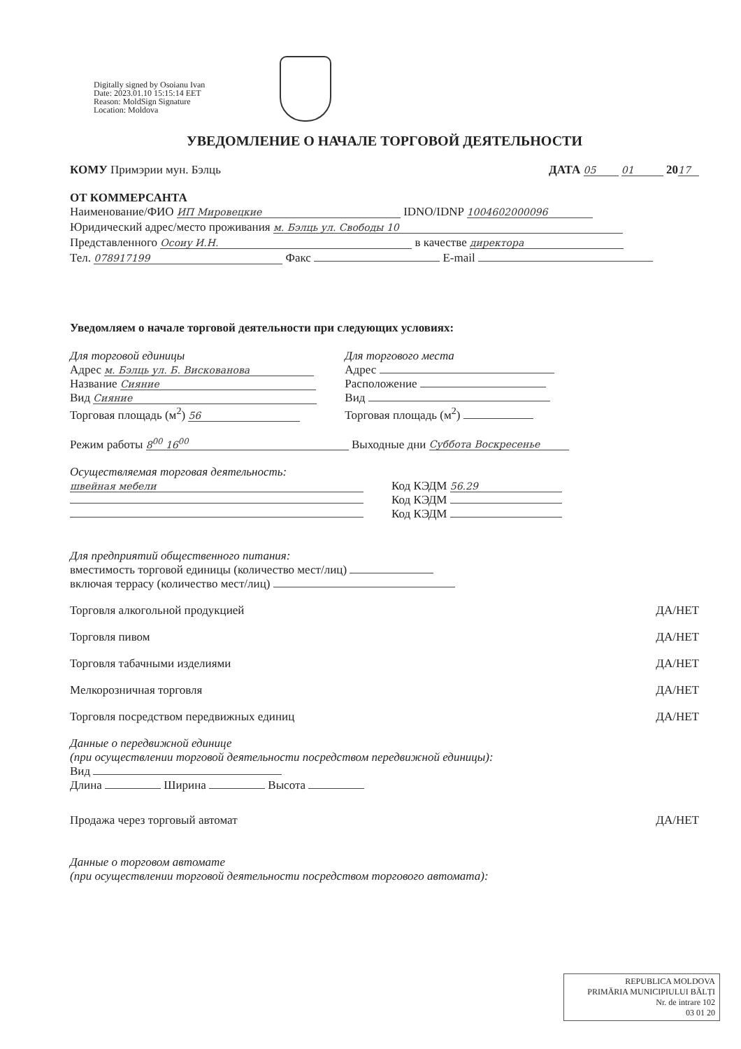Digitally signed by Osoianu Ivan
Date: 2023.01.10 15:15:14 EET
Reason: MoldSign Signature
Location: Moldova
УВЕДОМЛЕНИЕ О НАЧАЛЕ ТОРГОВОЙ ДЕЯТЕЛЬНОСТИ
КОМУ Примэрии мун. Бэлць ДАТА 05 01 20 17
ОТ КОММЕРСАНТА
Наименование/ФИО ИП Мировецкие IDNO/IDNP 1004602000096
Юридический адрес/место проживания м. Бэлць ул. Свободы 10
Представленного Осоиу И.Н. в качестве директора
Тел. 078917199 Факс E-mail
Уведомляем о начале торговой деятельности при следующих условиях:
Для торговой единицы
Адрес м. Бэлць ул. Б. Вискованова
Название Сияние
Вид Сияние
Торговая площадь (м<sup>2</sup>) 56
Для торгового места
Адрес
Расположение
Вид
Торговая площадь (м<sup>2</sup>)
Режим работы 8<sup>00</sup> 16<sup>00</sup> Выходные дни Суббота Воскресенье
Осуществляемая торговая деятельность:
швейная мебели
Код КЭДМ 56.29
Код КЭДМ
Код КЭДМ
Для предприятий общественного питания:
вместимость торговой единицы (количество мест/лиц)
включая террасу (количество мест/лиц)
Торговля алкогольной продукцией ДА/НЕТ
Торговля пивом ДА/НЕТ
Торговля табачными изделиями ДА/НЕТ
Мелкорозничная торговля ДА/НЕТ
Торговля посредством передвижных единиц ДА/НЕТ
Данные о передвижной единице
(при осуществлении торговой деятельности посредством передвижной единицы):
Вид
Длина Ширина Высота
Продажа через торговый автомат ДА/НЕТ
Данные о торговом автомате
(при осуществлении торговой деятельности посредством торгового автомата):
REPUBLICA MOLDOVA
PRIMĂRIA MUNICIPIULUI BĂLȚI
Nr. de intrare 102
03 01 20